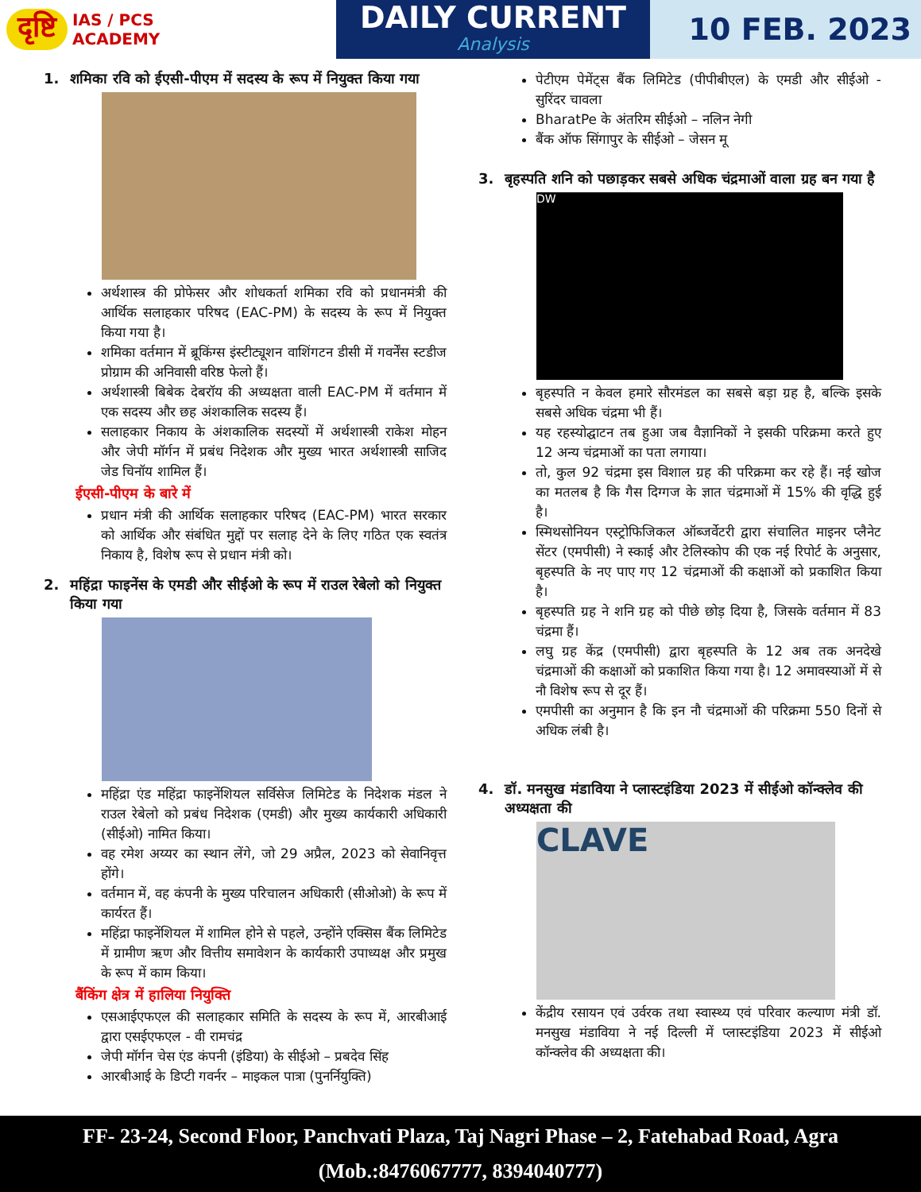दृष्टि IAS / PCS
ACADEMY
DAILY CURRENT
Analysis
10 FEB. 2023
1. शमिका रवि को ईएसी-पीएम में सदस्य के रूप में नियुक्त किया गया
अर्थशास्त्र की प्रोफेसर और शोधकर्ता शमिका रवि को प्रधानमंत्री की आर्थिक सलाहकार परिषद (EAC-PM) के सदस्य के रूप में नियुक्त किया गया है।
शमिका वर्तमान में ब्रूकिंग्स इंस्टीट्यूशन वाशिंगटन डीसी में गवर्नेंस स्टडीज प्रोग्राम की अनिवासी वरिष्ठ फेलो हैं।
अर्थशास्त्री बिबेक देबरॉय की अध्यक्षता वाली EAC-PM में वर्तमान में एक सदस्य और छह अंशकालिक सदस्य हैं।
सलाहकार निकाय के अंशकालिक सदस्यों में अर्थशास्त्री राकेश मोहन और जेपी मॉर्गन में प्रबंध निदेशक और मुख्य भारत अर्थशास्त्री साजिद जेड चिनॉय शामिल हैं।
ईएसी-पीएम के बारे में
प्रधान मंत्री की आर्थिक सलाहकार परिषद (EAC-PM) भारत सरकार को आर्थिक और संबंधित मुद्दों पर सलाह देने के लिए गठित एक स्वतंत्र निकाय है, विशेष रूप से प्रधान मंत्री को।
2. महिंद्रा फाइनेंस के एमडी और सीईओ के रूप में राउल रेबेलो को नियुक्त किया गया
महिंद्रा एंड महिंद्रा फाइनेंशियल सर्विसेज लिमिटेड के निदेशक मंडल ने राउल रेबेलो को प्रबंध निदेशक (एमडी) और मुख्य कार्यकारी अधिकारी (सीईओ) नामित किया।
वह रमेश अय्यर का स्थान लेंगे, जो 29 अप्रैल, 2023 को सेवानिवृत्त होंगे।
वर्तमान में, वह कंपनी के मुख्य परिचालन अधिकारी (सीओओ) के रूप में कार्यरत हैं।
महिंद्रा फाइनेंशियल में शामिल होने से पहले, उन्होंने एक्सिस बैंक लिमिटेड में ग्रामीण ऋण और वित्तीय समावेशन के कार्यकारी उपाध्यक्ष और प्रमुख के रूप में काम किया।
बैंकिंग क्षेत्र में हालिया नियुक्ति
एसआईएफएल की सलाहकार समिति के सदस्य के रूप में, आरबीआई द्वारा एसईएफएल - वी रामचंद्र
जेपी मॉर्गन चेस एंड कंपनी (इंडिया) के सीईओ – प्रबदेव सिंह
आरबीआई के डिप्टी गवर्नर – माइकल पात्रा (पुनर्नियुक्ति)
पेटीएम पेमेंट्स बैंक लिमिटेड (पीपीबीएल) के एमडी और सीईओ - सुरिंदर चावला
BharatPe के अंतरिम सीईओ – नलिन नेगी
बैंक ऑफ सिंगापुर के सीईओ – जेसन मू
3. बृहस्पति शनि को पछाड़कर सबसे अधिक चंद्रमाओं वाला ग्रह बन गया है
DW
बृहस्पति न केवल हमारे सौरमंडल का सबसे बड़ा ग्रह है, बल्कि इसके सबसे अधिक चंद्रमा भी हैं।
यह रहस्योद्घाटन तब हुआ जब वैज्ञानिकों ने इसकी परिक्रमा करते हुए 12 अन्य चंद्रमाओं का पता लगाया।
तो, कुल 92 चंद्रमा इस विशाल ग्रह की परिक्रमा कर रहे हैं। नई खोज का मतलब है कि गैस दिग्गज के ज्ञात चंद्रमाओं में 15% की वृद्धि हुई है।
स्मिथसोनियन एस्ट्रोफिजिकल ऑब्जर्वेटरी द्वारा संचालित माइनर प्लैनेट सेंटर (एमपीसी) ने स्काई और टेलिस्कोप की एक नई रिपोर्ट के अनुसार, बृहस्पति के नए पाए गए 12 चंद्रमाओं की कक्षाओं को प्रकाशित किया है।
बृहस्पति ग्रह ने शनि ग्रह को पीछे छोड़ दिया है, जिसके वर्तमान में 83 चंद्रमा हैं।
लघु ग्रह केंद्र (एमपीसी) द्वारा बृहस्पति के 12 अब तक अनदेखे चंद्रमाओं की कक्षाओं को प्रकाशित किया गया है। 12 अमावस्याओं में से नौ विशेष रूप से दूर हैं।
एमपीसी का अनुमान है कि इन नौ चंद्रमाओं की परिक्रमा 550 दिनों से अधिक लंबी है।
4. डॉ. मनसुख मंडाविया ने प्लास्टइंडिया 2023 में सीईओ कॉन्क्लेव की अध्यक्षता की
CLAVE
केंद्रीय रसायन एवं उर्वरक तथा स्वास्थ्य एवं परिवार कल्याण मंत्री डॉ. मनसुख मंडाविया ने नई दिल्ली में प्लास्टइंडिया 2023 में सीईओ कॉन्क्लेव की अध्यक्षता की।
FF- 23-24, Second Floor, Panchvati Plaza, Taj Nagri Phase – 2, Fatehabad Road, Agra
(Mob.:8476067777, 8394040777)